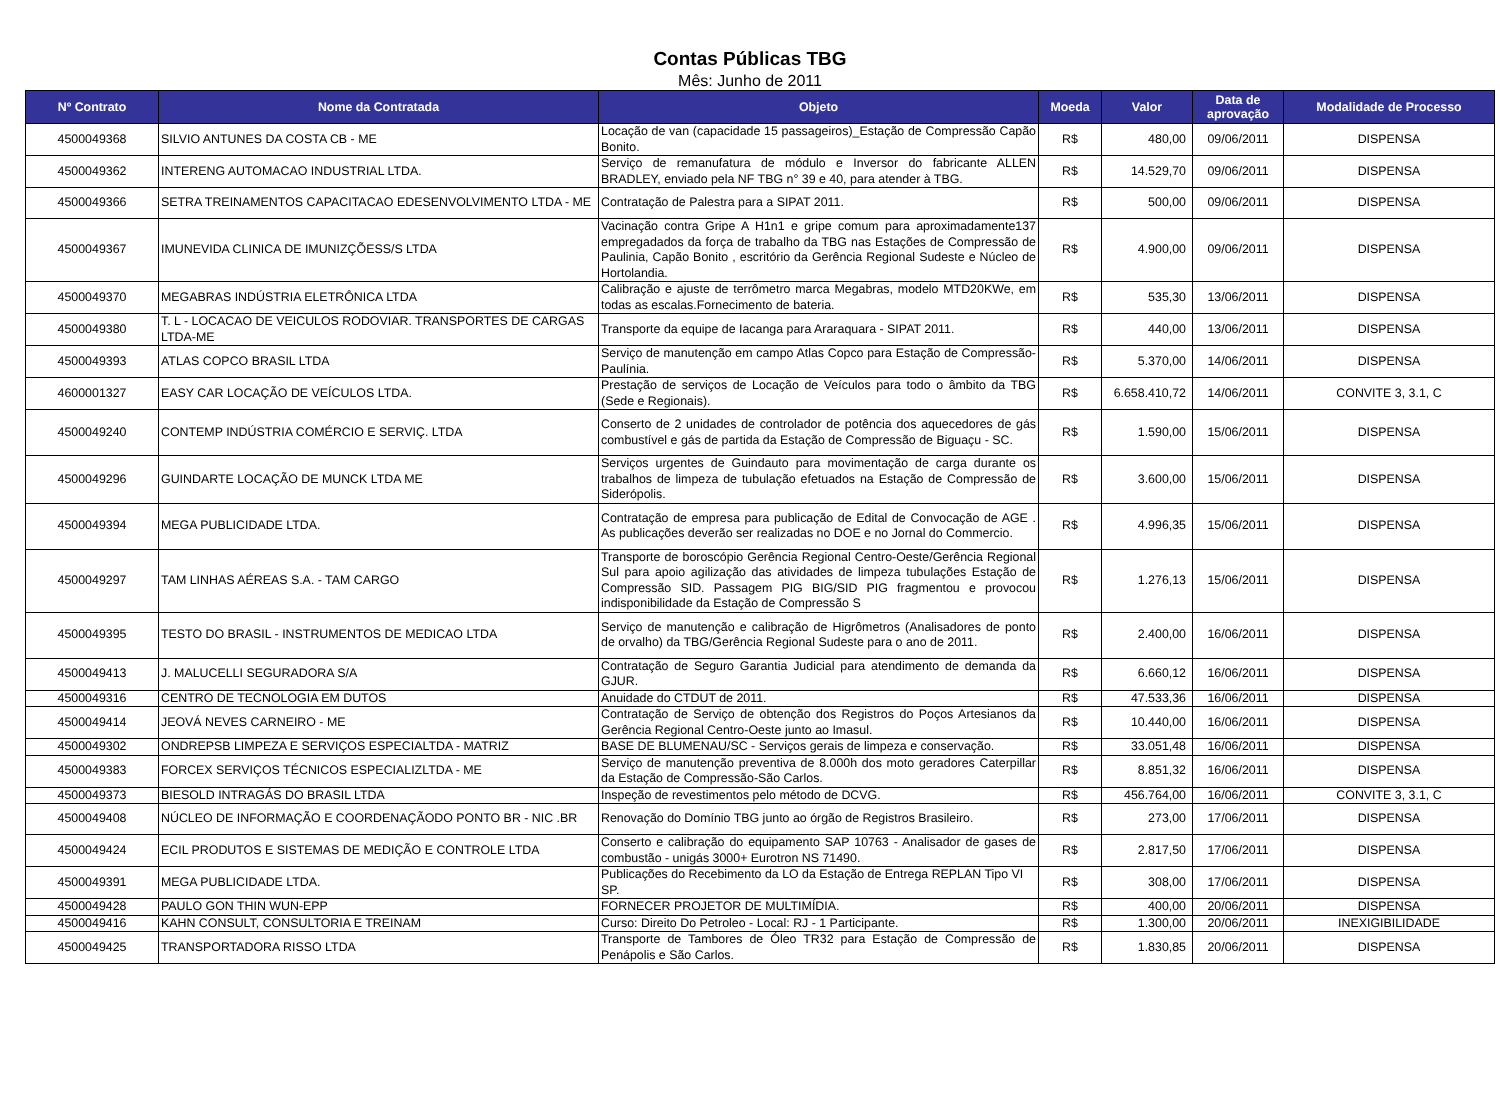Contas Públicas TBG
Mês: Junho de 2011
| Nº Contrato | Nome da Contratada | Objeto | Moeda | Valor | Data de aprovação | Modalidade de Processo |
| --- | --- | --- | --- | --- | --- | --- |
| 4500049368 | SILVIO ANTUNES DA COSTA CB - ME | Locação de van (capacidade 15 passageiros)_Estação de Compressão Capão Bonito. | R$ | 480,00 | 09/06/2011 | DISPENSA |
| 4500049362 | INTERENG AUTOMACAO INDUSTRIAL LTDA. | Serviço de remanufatura de módulo e Inversor do fabricante ALLEN BRADLEY, enviado pela NF TBG n° 39 e 40, para atender à TBG. | R$ | 14.529,70 | 09/06/2011 | DISPENSA |
| 4500049366 | SETRA TREINAMENTOS CAPACITACAO EDESENVOLVIMENTO LTDA - ME | Contratação de Palestra para a SIPAT 2011. | R$ | 500,00 | 09/06/2011 | DISPENSA |
| 4500049367 | IMUNEVIDA CLINICA DE IMUNIZÇÕESS/S LTDA | Vacinação contra Gripe A H1n1 e gripe comum para aproximadamente137 empregadados da força de trabalho da TBG nas Estações de Compressão de Paulinia, Capão Bonito , escritório da Gerência Regional Sudeste e Núcleo de Hortolandia. | R$ | 4.900,00 | 09/06/2011 | DISPENSA |
| 4500049370 | MEGABRAS INDÚSTRIA ELETRÔNICA LTDA | Calibração e ajuste de terrômetro marca Megabras, modelo MTD20KWe, em todas as escalas.Fornecimento de bateria. | R$ | 535,30 | 13/06/2011 | DISPENSA |
| 4500049380 | T. L - LOCACAO DE VEICULOS RODOVIAR. TRANSPORTES DE CARGAS LTDA-ME | Transporte da equipe de Iacanga para Araraquara - SIPAT 2011. | R$ | 440,00 | 13/06/2011 | DISPENSA |
| 4500049393 | ATLAS COPCO BRASIL LTDA | Serviço de manutenção em campo Atlas Copco para Estação de Compressão-Paulínia. | R$ | 5.370,00 | 14/06/2011 | DISPENSA |
| 4600001327 | EASY CAR LOCAÇÃO DE VEÍCULOS LTDA. | Prestação de serviços de Locação de Veículos para todo o âmbito da TBG (Sede e Regionais). | R$ | 6.658.410,72 | 14/06/2011 | CONVITE 3, 3.1, C |
| 4500049240 | CONTEMP INDÚSTRIA COMÉRCIO E SERVIÇ. LTDA | Conserto de 2 unidades de controlador de potência dos aquecedores de gás combustível e gás de partida da Estação de Compressão de Biguaçu - SC. | R$ | 1.590,00 | 15/06/2011 | DISPENSA |
| 4500049296 | GUINDARTE LOCAÇÃO DE MUNCK LTDA ME | Serviços urgentes de Guindauto para movimentação de carga durante os trabalhos de limpeza de tubulação efetuados na Estação de Compressão de Siderópolis. | R$ | 3.600,00 | 15/06/2011 | DISPENSA |
| 4500049394 | MEGA PUBLICIDADE LTDA. | Contratação de empresa para publicação de Edital de Convocação de AGE . As publicações deverão ser realizadas no DOE e no Jornal do Commercio. | R$ | 4.996,35 | 15/06/2011 | DISPENSA |
| 4500049297 | TAM LINHAS AÉREAS S.A. - TAM CARGO | Transporte de boroscópio Gerência Regional Centro-Oeste/Gerência Regional Sul para apoio agilização das atividades de limpeza tubulações Estação de Compressão SID. Passagem PIG BIG/SID PIG fragmentou e provocou indisponibilidade da Estação de Compressão S | R$ | 1.276,13 | 15/06/2011 | DISPENSA |
| 4500049395 | TESTO DO BRASIL - INSTRUMENTOS DE MEDICAO LTDA | Serviço de manutenção e calibração de Higrômetros (Analisadores de ponto de orvalho) da TBG/Gerência Regional Sudeste para o ano de 2011. | R$ | 2.400,00 | 16/06/2011 | DISPENSA |
| 4500049413 | J. MALUCELLI SEGURADORA S/A | Contratação de Seguro Garantia Judicial para atendimento de demanda da GJUR. | R$ | 6.660,12 | 16/06/2011 | DISPENSA |
| 4500049316 | CENTRO DE TECNOLOGIA EM DUTOS | Anuidade do CTDUT de 2011. | R$ | 47.533,36 | 16/06/2011 | DISPENSA |
| 4500049414 | JEOVÁ NEVES CARNEIRO - ME | Contratação de Serviço de obtenção dos Registros do Poços Artesianos da Gerência Regional Centro-Oeste junto ao Imasul. | R$ | 10.440,00 | 16/06/2011 | DISPENSA |
| 4500049302 | ONDREPSB LIMPEZA E SERVIÇOS ESPECIALTDA - MATRIZ | BASE DE BLUMENAU/SC - Serviços gerais de limpeza e conservação. | R$ | 33.051,48 | 16/06/2011 | DISPENSA |
| 4500049383 | FORCEX SERVIÇOS TÉCNICOS ESPECIALIZLTDA - ME | Serviço de manutenção preventiva de 8.000h dos moto geradores Caterpillar da Estação de Compressão-São Carlos. | R$ | 8.851,32 | 16/06/2011 | DISPENSA |
| 4500049373 | BIESOLD INTRAGÁS DO BRASIL LTDA | Inspeção de revestimentos pelo método de DCVG. | R$ | 456.764,00 | 16/06/2011 | CONVITE 3, 3.1, C |
| 4500049408 | NÚCLEO DE INFORMAÇÃO E COORDENAÇÃODO PONTO BR - NIC .BR | Renovação do Domínio TBG junto ao órgão de Registros Brasileiro. | R$ | 273,00 | 17/06/2011 | DISPENSA |
| 4500049424 | ECIL PRODUTOS E SISTEMAS DE MEDIÇÃO E CONTROLE LTDA | Conserto e calibração do equipamento SAP 10763 - Analisador de gases de combustão - unigás 3000+ Eurotron NS 71490. | R$ | 2.817,50 | 17/06/2011 | DISPENSA |
| 4500049391 | MEGA PUBLICIDADE LTDA. | Publicações do Recebimento da LO da Estação de Entrega REPLAN Tipo VI SP. | R$ | 308,00 | 17/06/2011 | DISPENSA |
| 4500049428 | PAULO GON THIN WUN-EPP | FORNECER PROJETOR DE MULTIMÍDIA. | R$ | 400,00 | 20/06/2011 | DISPENSA |
| 4500049416 | KAHN CONSULT, CONSULTORIA E TREINAM | Curso: Direito Do Petroleo - Local: RJ - 1 Participante. | R$ | 1.300,00 | 20/06/2011 | INEXIGIBILIDADE |
| 4500049425 | TRANSPORTADORA RISSO LTDA | Transporte de Tambores de Óleo TR32 para Estação de Compressão de Penápolis e São Carlos. | R$ | 1.830,85 | 20/06/2011 | DISPENSA |